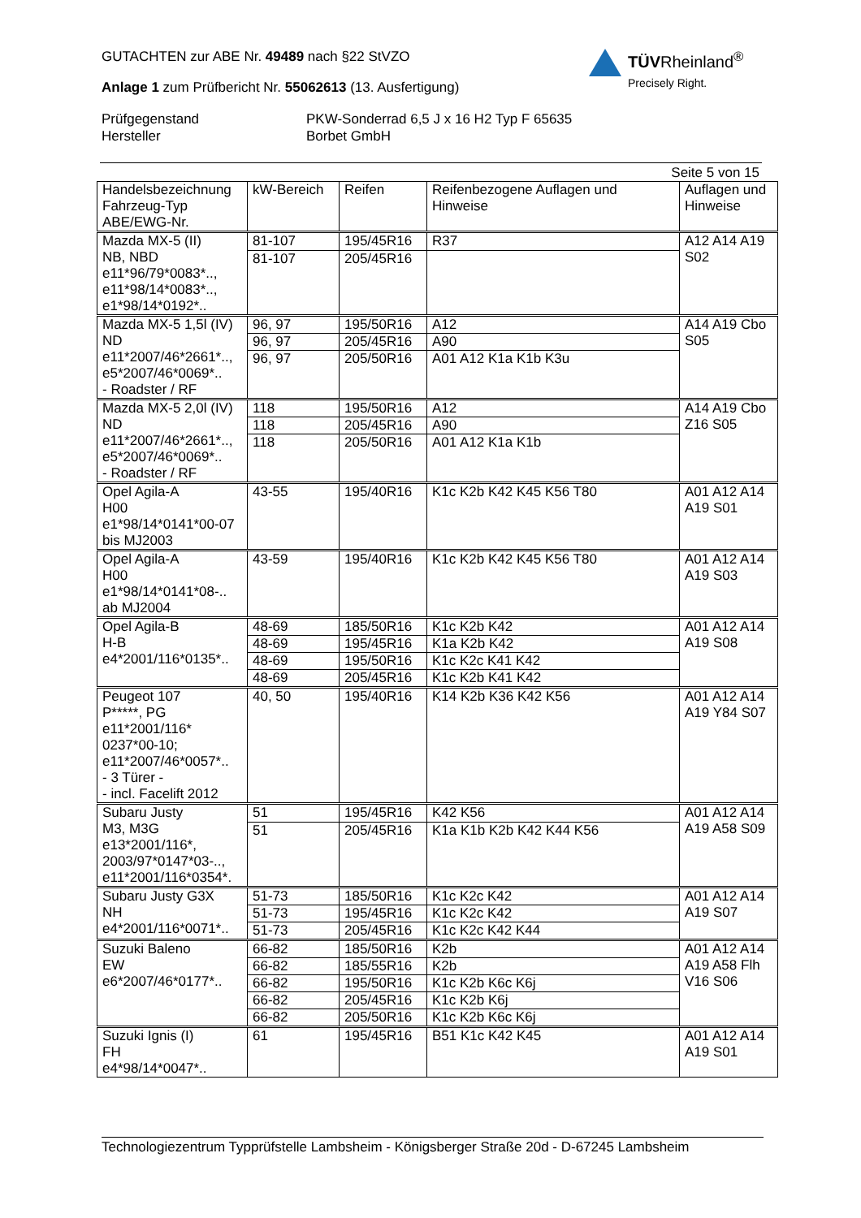GUTACHTEN zur ABE Nr. 49489 nach §22 StVZO
Anlage 1 zum Prüfbericht Nr. 55062613 (13. Ausfertigung)
TÜVRheinland<sup>®</sup>
Precisely Right.
Prüfgegenstand PKW-Sonderrad 6,5 J x 16 H2 Typ F 65635
Hersteller Borbet GmbH
Seite 5 von 15
| Handelsbezeichnung Fahrzeug-Typ ABE/EWG-Nr. | kW-Bereich | Reifen | Reifenbezogene Auflagen und Hinweise | Auflagen und Hinweise |
| --- | --- | --- | --- | --- |
| Mazda MX-5 (II) NB, NBD e11*96/79*0083*.., e11*98/14*0083*.., e1*98/14*0192*.. | 81-107 | 195/45R16 | R37 | A12 A14 A19 S02 |
| | 81-107 | 205/45R16 | | |
| Mazda MX-5 1,5l (IV) ND e11*2007/46*2661*.., e5*2007/46*0069*.. - Roadster / RF | 96, 97 | 195/50R16 | A12 | A14 A19 Cbo S05 |
| | 96, 97 | 205/45R16 | A90 | |
| | 96, 97 | 205/50R16 | A01 A12 K1a K1b K3u | |
| Mazda MX-5 2,0l (IV) ND e11*2007/46*2661*.., e5*2007/46*0069*.. - Roadster / RF | 118 | 195/50R16 | A12 | A14 A19 Cbo Z16 S05 |
| | 118 | 205/45R16 | A90 | |
| | 118 | 205/50R16 | A01 A12 K1a K1b | |
| Opel Agila-A H00 e1*98/14*0141*00-07 bis MJ2003 | 43-55 | 195/40R16 | K1c K2b K42 K45 K56 T80 | A01 A12 A14 A19 S01 |
| Opel Agila-A H00 e1*98/14*0141*08-.. ab MJ2004 | 43-59 | 195/40R16 | K1c K2b K42 K45 K56 T80 | A01 A12 A14 A19 S03 |
| Opel Agila-B H-B e4*2001/116*0135*.. | 48-69 | 185/50R16 | K1c K2b K42 | A01 A12 A14 A19 S08 |
| | 48-69 | 195/45R16 | K1a K2b K42 | |
| | 48-69 | 195/50R16 | K1c K2c K41 K42 | |
| | 48-69 | 205/45R16 | K1c K2b K41 K42 | |
| Peugeot 107 P*****, PG e11*2001/116* 0237*00-10; e11*2007/46*0057*.. - 3 Türer - - incl. Facelift 2012 | 40, 50 | 195/40R16 | K14 K2b K36 K42 K56 | A01 A12 A14 A19 Y84 S07 |
| Subaru Justy M3, M3G e13*2001/116*, 2003/97*0147*03-.., e11*2001/116*0354*. | 51 | 195/45R16 | K42 K56 | A01 A12 A14 A19 A58 S09 |
| | 51 | 205/45R16 | K1a K1b K2b K42 K44 K56 | |
| Subaru Justy G3X NH e4*2001/116*0071*.. | 51-73 | 185/50R16 | K1c K2c K42 | A01 A12 A14 A19 S07 |
| | 51-73 | 195/45R16 | K1c K2c K42 | |
| | 51-73 | 205/45R16 | K1c K2c K42 K44 | |
| Suzuki Baleno EW e6*2007/46*0177*.. | 66-82 | 185/50R16 | K2b | A01 A12 A14 A19 A58 Flh V16 S06 |
| | 66-82 | 185/55R16 | K2b | |
| | 66-82 | 195/50R16 | K1c K2b K6c K6j | |
| | 66-82 | 205/45R16 | K1c K2b K6j | |
| | 66-82 | 205/50R16 | K1c K2b K6c K6j | |
| Suzuki Ignis (I) FH e4*98/14*0047*.. | 61 | 195/45R16 | B51 K1c K42 K45 | A01 A12 A14 A19 S01 |
Technologiezentrum Typprüfstelle Lambsheim - Königsberger Straße 20d - D-67245 Lambsheim